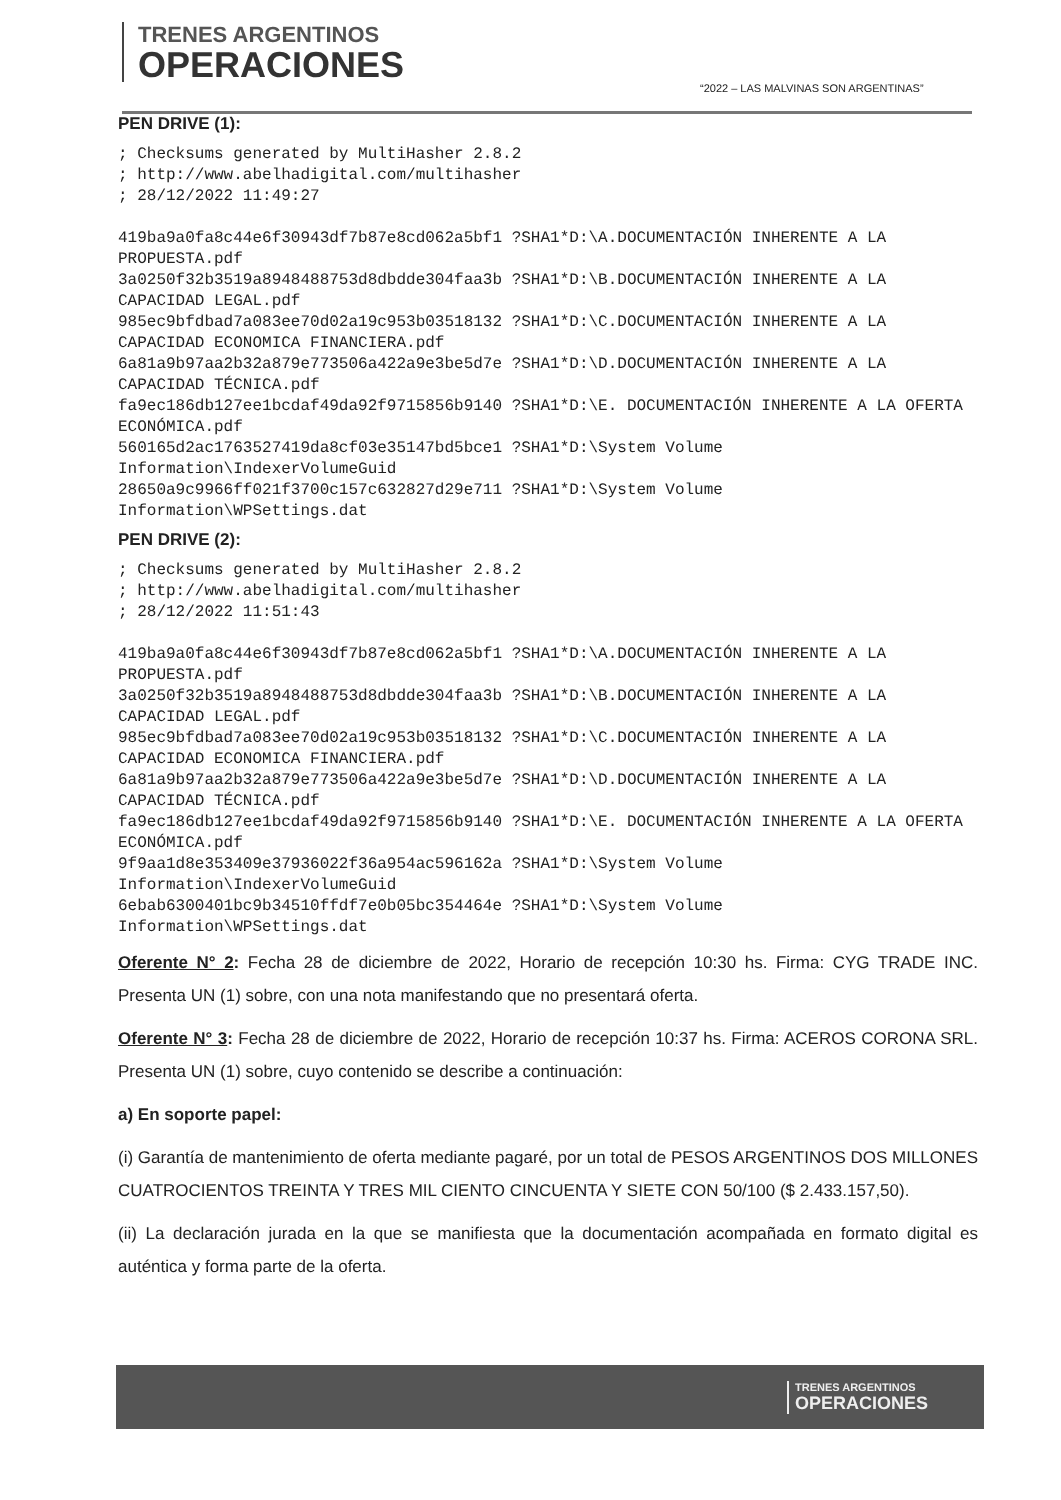TRENES ARGENTINOS
OPERACIONES
“2022 – LAS MALVINAS SON ARGENTINAS”
PEN DRIVE (1):
; Checksums generated by MultiHasher 2.8.2
; http://www.abelhadigital.com/multihasher
; 28/12/2022 11:49:27

419ba9a0fa8c44e6f30943df7b87e8cd062a5bf1 ?SHA1*D:\A.DOCUMENTACIÓN INHERENTE A LA PROPUESTA.pdf
3a0250f32b3519a8948488753d8dbdde304faa3b ?SHA1*D:\B.DOCUMENTACIÓN INHERENTE A LA CAPACIDAD LEGAL.pdf
985ec9bfdbad7a083ee70d02a19c953b03518132 ?SHA1*D:\C.DOCUMENTACIÓN INHERENTE A LA CAPACIDAD ECONOMICA FINANCIERA.pdf
6a81a9b97aa2b32a879e773506a422a9e3be5d7e ?SHA1*D:\D.DOCUMENTACIÓN INHERENTE A LA CAPACIDAD TÉCNICA.pdf
fa9ec186db127ee1bcdaf49da92f9715856b9140 ?SHA1*D:\E. DOCUMENTACIÓN INHERENTE A LA OFERTA ECONÓMICA.pdf
560165d2ac1763527419da8cf03e35147bd5bce1 ?SHA1*D:\System Volume Information\IndexerVolumeGuid
28650a9c9966ff021f3700c157c632827d29e711 ?SHA1*D:\System Volume Information\WPSettings.dat
PEN DRIVE (2):
; Checksums generated by MultiHasher 2.8.2
; http://www.abelhadigital.com/multihasher
; 28/12/2022 11:51:43

419ba9a0fa8c44e6f30943df7b87e8cd062a5bf1 ?SHA1*D:\A.DOCUMENTACIÓN INHERENTE A LA PROPUESTA.pdf
3a0250f32b3519a8948488753d8dbdde304faa3b ?SHA1*D:\B.DOCUMENTACIÓN INHERENTE A LA CAPACIDAD LEGAL.pdf
985ec9bfdbad7a083ee70d02a19c953b03518132 ?SHA1*D:\C.DOCUMENTACIÓN INHERENTE A LA CAPACIDAD ECONOMICA FINANCIERA.pdf
6a81a9b97aa2b32a879e773506a422a9e3be5d7e ?SHA1*D:\D.DOCUMENTACIÓN INHERENTE A LA CAPACIDAD TÉCNICA.pdf
fa9ec186db127ee1bcdaf49da92f9715856b9140 ?SHA1*D:\E. DOCUMENTACIÓN INHERENTE A LA OFERTA ECONÓMICA.pdf
9f9aa1d8e353409e37936022f36a954ac596162a ?SHA1*D:\System Volume Information\IndexerVolumeGuid
6ebab6300401bc9b34510ffdf7e0b05bc354464e ?SHA1*D:\System Volume Information\WPSettings.dat
Oferente N° 2: Fecha 28 de diciembre de 2022, Horario de recepción 10:30 hs. Firma: CYG TRADE INC. Presenta UN (1) sobre, con una nota manifestando que no presentará oferta.
Oferente N° 3: Fecha 28 de diciembre de 2022, Horario de recepción 10:37 hs. Firma: ACEROS CORONA SRL. Presenta UN (1) sobre, cuyo contenido se describe a continuación:
a) En soporte papel:
(i) Garantía de mantenimiento de oferta mediante pagaré, por un total de PESOS ARGENTINOS DOS MILLONES CUATROCIENTOS TREINTA Y TRES MIL CIENTO CINCUENTA Y SIETE CON 50/100 ($ 2.433.157,50).
(ii) La declaración jurada en la que se manifiesta que la documentación acompañada en formato digital es auténtica y forma parte de la oferta.
TRENES ARGENTINOS
OPERACIONES